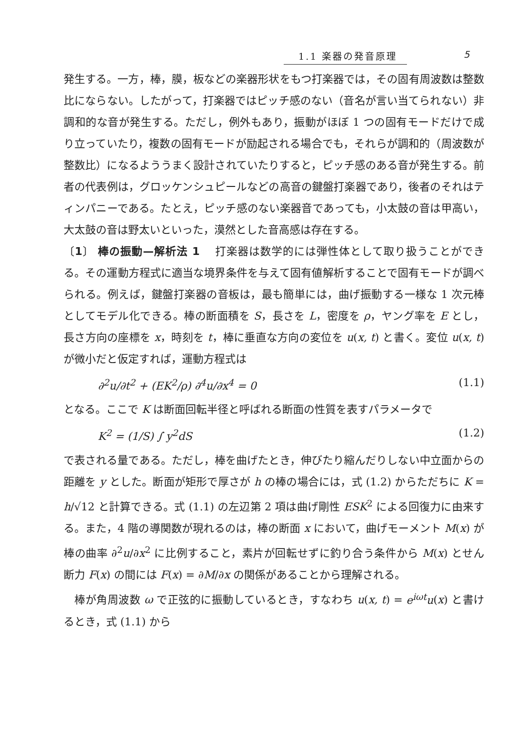1.1 楽器の発音原理 5
発生する。一方，棒，膜，板などの楽器形状をもつ打楽器では，その固有周波数は整数比にならない。したがって，打楽器ではピッチ感のない（音名が言い当てられない）非調和的な音が発生する。ただし，例外もあり，振動がほぼ 1 つの固有モードだけで成り立っていたり，複数の固有モードが励起される場合でも，それらが調和的（周波数が整数比）になるよううまく設計されていたりすると，ピッチ感のある音が発生する。前者の代表例は，グロッケンシュピールなどの高音の鍵盤打楽器であり，後者のそれはティンパニーである。たとえ，ピッチ感のない楽器音であっても，小太鼓の音は甲高い，大太鼓の音は野太いといった，漠然とした音高感は存在する。
〔1〕 棒の振動—解析法 1　 打楽器は数学的には弾性体として取り扱うことができる。その運動方程式に適当な境界条件を与えて固有値解析することで固有モードが調べられる。例えば，鍵盤打楽器の音板は，最も簡単には，曲げ振動する一様な 1 次元棒としてモデル化できる。棒の断面積を S，長さを L，密度を ρ，ヤング率を E とし，長さ方向の座標を x，時刻を t，棒に垂直な方向の変位を u(x, t) と書く。変位 u(x, t) が微小だと仮定すれば，運動方程式は
∂<sup>2</sup>u/∂t<sup>2</sup> + (EK<sup>2</sup>/ρ) ∂<sup>4</sup>u/∂x<sup>4</sup> = 0 (1.1)
となる。ここで K は断面回転半径と呼ばれる断面の性質を表すパラメータで
K<sup>2</sup> = (1/S) ∫ y<sup>2</sup>dS (1.2)
で表される量である。ただし，棒を曲げたとき，伸びたり縮んだりしない中立面からの距離を y とした。断面が矩形で厚さが h の棒の場合には，式 (1.2) からただちに K = h/√12 と計算できる。式 (1.1) の左辺第 2 項は曲げ剛性 ESK<sup>2</sup> による回復力に由来する。また，4 階の導関数が現れるのは，棒の断面 x において，曲げモーメント M(x) が棒の曲率 ∂<sup>2</sup>u/∂x<sup>2</sup> に比例すること，素片が回転せずに釣り合う条件から M(x) とせん断力 F(x) の間には F(x) = ∂M/∂x の関係があることから理解される。
　棒が角周波数 ω で正弦的に振動しているとき，すなわち u(x, t) = e<sup>iωt</sup>u(x) と書けるとき，式 (1.1) から